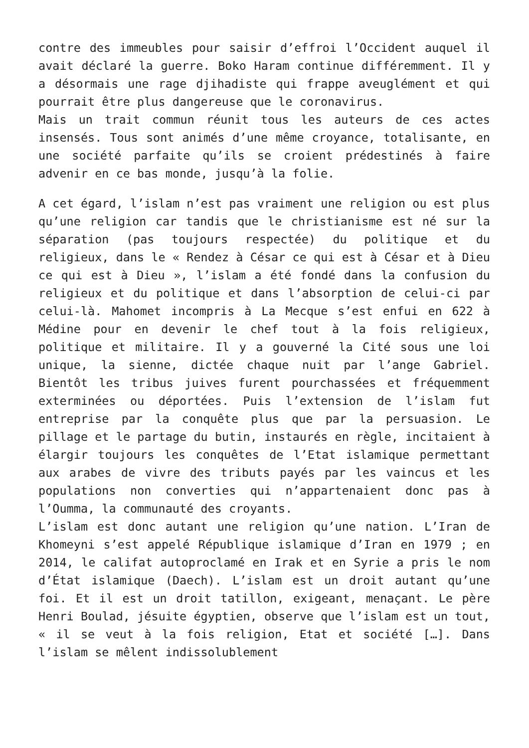contre des immeubles pour saisir d’effroi l’Occident auquel il avait déclaré la guerre. Boko Haram continue différemment. Il y a désormais une rage djihadiste qui frappe aveuglément et qui pourrait être plus dangereuse que le coronavirus.
Mais un trait commun réunit tous les auteurs de ces actes insensés. Tous sont animés d’une même croyance, totalisante, en une société parfaite qu’ils se croient prédestinés à faire advenir en ce bas monde, jusqu’à la folie.
A cet égard, l’islam n’est pas vraiment une religion ou est plus qu’une religion car tandis que le christianisme est né sur la séparation (pas toujours respectée) du politique et du religieux, dans le « Rendez à César ce qui est à César et à Dieu ce qui est à Dieu », l’islam a été fondé dans la confusion du religieux et du politique et dans l’absorption de celui-ci par celui-là. Mahomet incompris à La Mecque s’est enfui en 622 à Médine pour en devenir le chef tout à la fois religieux, politique et militaire. Il y a gouverné la Cité sous une loi unique, la sienne, dictée chaque nuit par l’ange Gabriel. Bientôt les tribus juives furent pourchassées et fréquemment exterminées ou déportées. Puis l’extension de l’islam fut entreprise par la conquête plus que par la persuasion. Le pillage et le partage du butin, instaurés en règle, incitaient à élargir toujours les conquêtes de l’Etat islamique permettant aux arabes de vivre des tributs payés par les vaincus et les populations non converties qui n’appartenaient donc pas à l’Oumma, la communauté des croyants.
L’islam est donc autant une religion qu’une nation. L’Iran de Khomeyni s’est appelé République islamique d’Iran en 1979 ; en 2014, le califat autoproclamé en Irak et en Syrie a pris le nom d’État islamique (Daech). L’islam est un droit autant qu’une foi. Et il est un droit tatillon, exigeant, menaçant. Le père Henri Boulad, jésuite égyptien, observe que l’islam est un tout, « il se veut à la fois religion, Etat et société […]. Dans l’islam se mêlent indissolublement